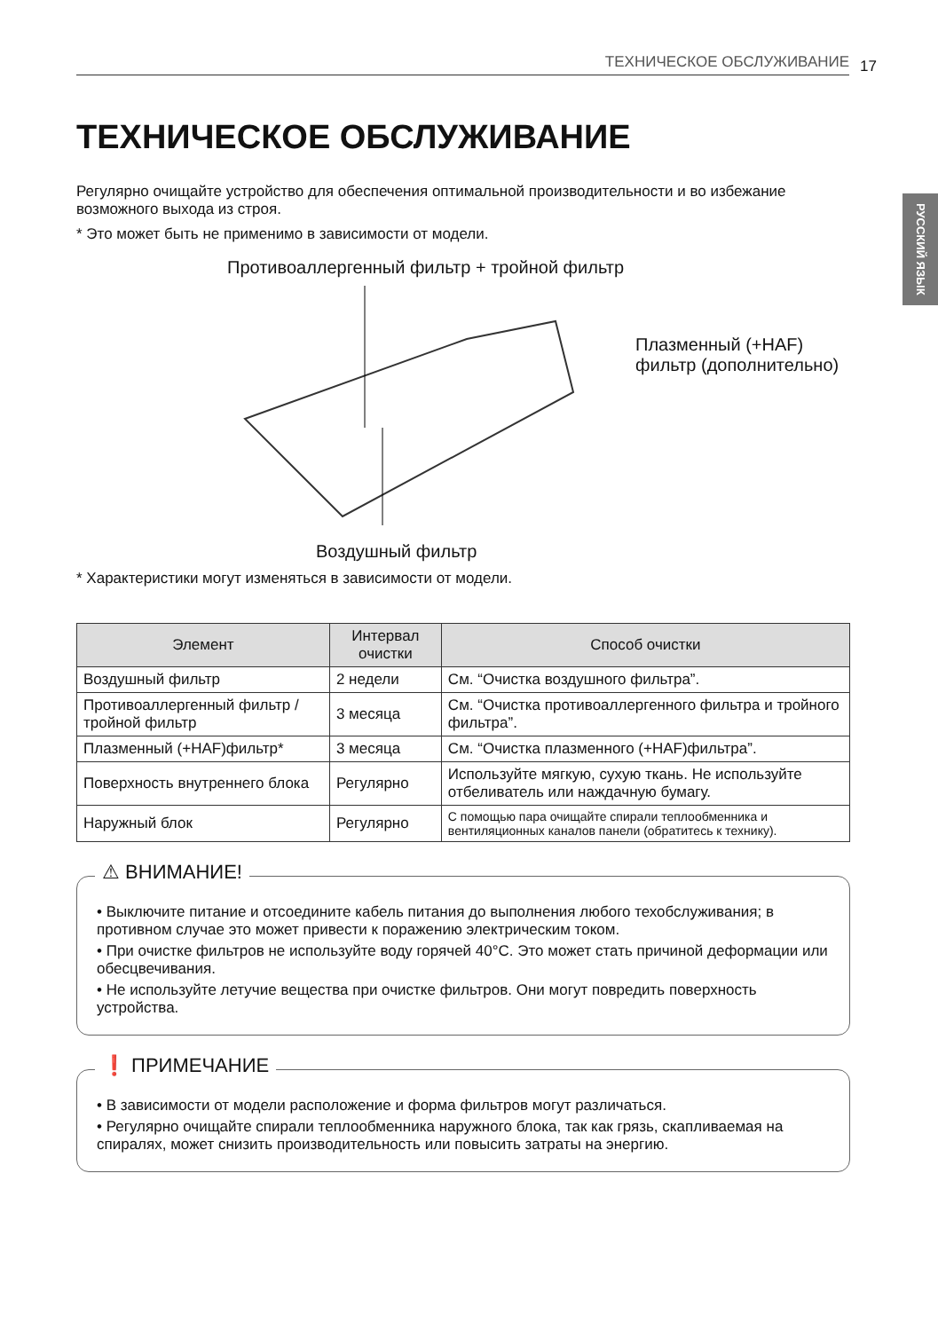РУССКИЙ ЯЗЫК
ТЕХНИЧЕСКОЕ ОБСЛУЖИВАНИЕ 17
ТЕХНИЧЕСКОЕ ОБСЛУЖИВАНИЕ
Регулярно очищайте устройство для обеспечения оптимальной производительности и во избежание возможного выхода из строя.
* Это может быть не применимо в зависимости от модели.
Противоаллергенный фильтр + тройной фильтр
Плазменный (+HAF)
фильтр (дополнительно)
Воздушный фильтр
* Характеристики могут изменяться в зависимости от модели.
| Элемент | Интервал очистки | Способ очистки |
| --- | --- | --- |
| Воздушный фильтр | 2 недели | См. “Очистка воздушного фильтра”. |
| Противоаллергенный фильтр / тройной фильтр | 3 месяца | См. “Очистка противоаллергенного фильтра и тройного фильтра”. |
| Плазменный (+HAF)фильтр* | 3 месяца | См. “Очистка плазменного (+HAF)фильтра”. |
| Поверхность внутреннего блока | Регулярно | Используйте мягкую, сухую ткань. Не используйте отбеливатель или наждачную бумагу. |
| Наружный блок | Регулярно | С помощью пара очищайте спирали теплообменника и вентиляционных каналов панели (обратитесь к технику). |
⚠ ВНИМАНИЕ!
• Выключите питание и отсоедините кабель питания до выполнения любого техобслуживания; в противном случае это может привести к поражению электрическим током.
• При очистке фильтров не используйте воду горячей 40°C. Это может стать причиной деформации или обесцвечивания.
• Не используйте летучие вещества при очистке фильтров. Они могут повредить поверхность устройства.
❗ ПРИМЕЧАНИЕ
• В зависимости от модели расположение и форма фильтров могут различаться.
• Регулярно очищайте спирали теплообменника наружного блока, так как грязь, скапливаемая на спиралях, может снизить производительность или повысить затраты на энергию.